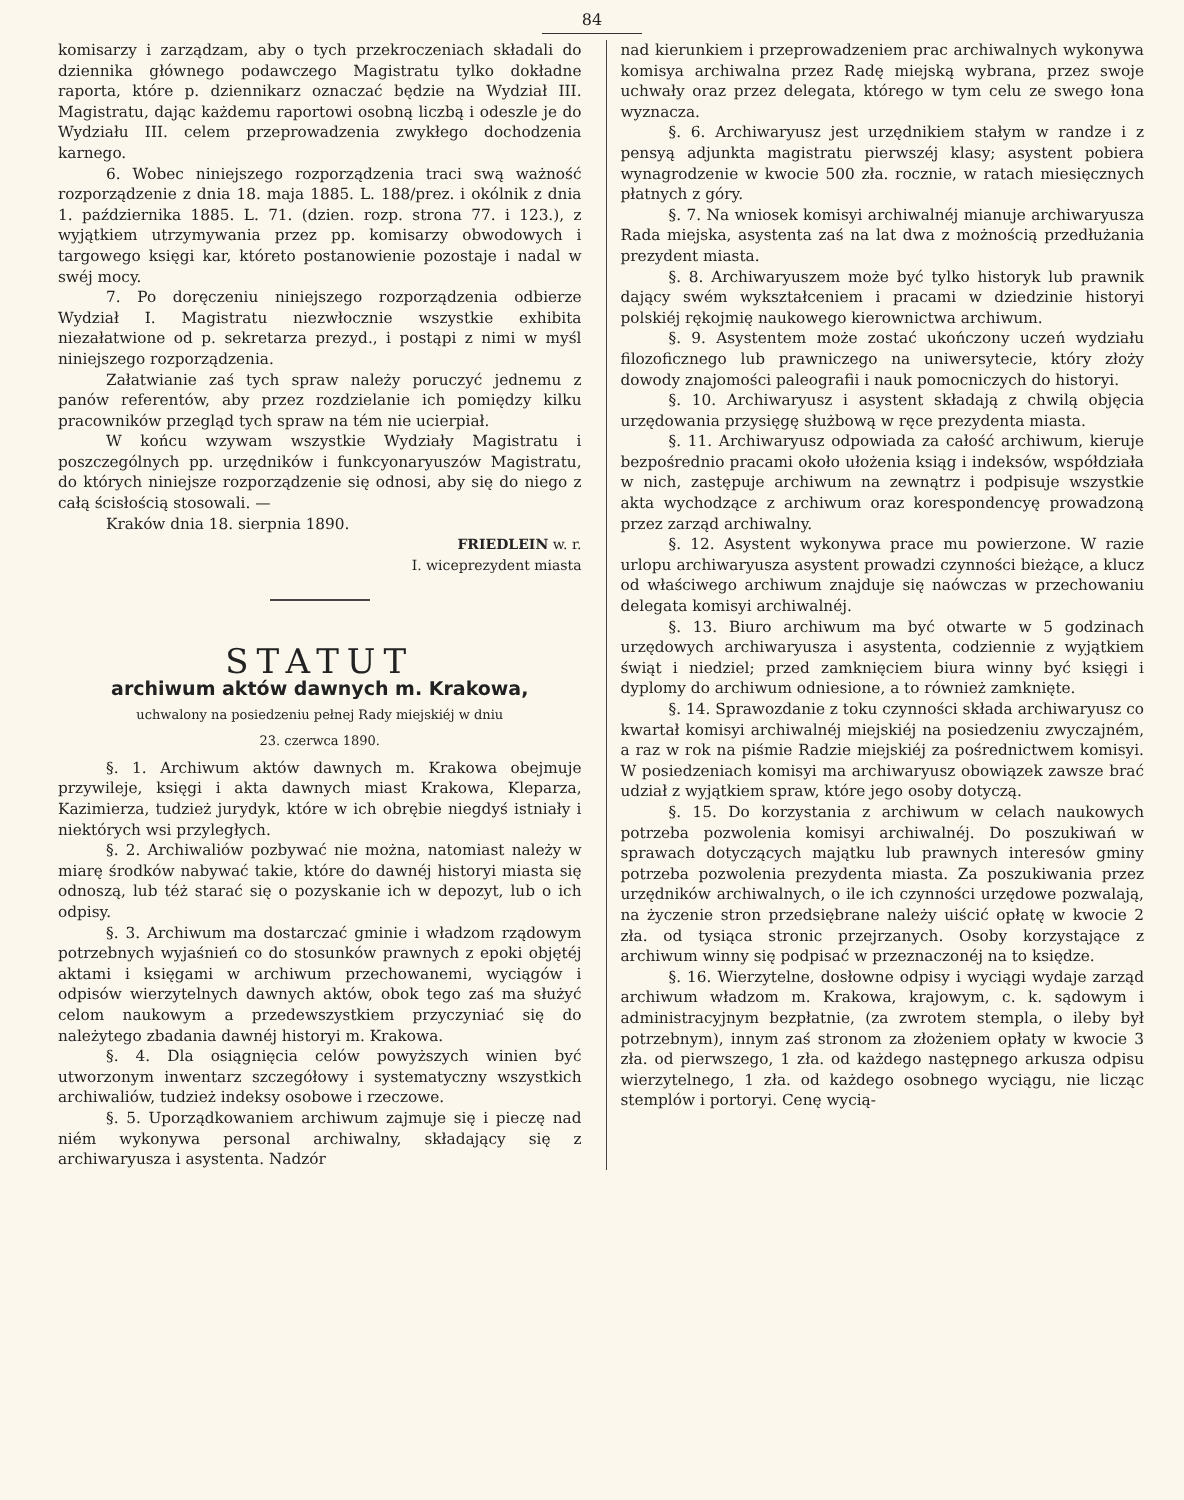84
komisarzy i zarządzam, aby o tych przekroczeniach składali do dziennika głównego podawczego Magistratu tylko dokładne raporta, które p. dziennikarz oznaczać będzie na Wydział III. Magistratu, dając każdemu raportowi osobną liczbą i odeszle je do Wydziału III. celem przeprowadzenia zwykłego dochodzenia karnego.
6. Wobec niniejszego rozporządzenia traci swą ważność rozporządzenie z dnia 18. maja 1885. L. 188/prez. i okólnik z dnia 1. października 1885. L. 71. (dzien. rozp. strona 77. i 123.), z wyjątkiem utrzymywania przez pp. komisarzy obwodowych i targowego księgi kar, któreto postanowienie pozostaje i nadal w swéj mocy.
7. Po doręczeniu niniejszego rozporządzenia odbierze Wydział I. Magistratu niezwłocznie wszystkie exhibita niezałatwione od p. sekretarza prezyd., i postąpi z nimi w myśl niniejszego rozporządzenia.
Załatwianie zaś tych spraw należy poruczyć jednemu z panów referentów, aby przez rozdzielanie ich pomiędzy kilku pracowników przegląd tych spraw na tém nie ucierpiał.
W końcu wzywam wszystkie Wydziały Magistratu i poszczególnych pp. urzędników i funkcyonaryuszów Magistratu, do których niniejsze rozporządzenie się odnosi, aby się do niego z całą ścisłością stosowali. —
Kraków dnia 18. sierpnia 1890.
FRIEDLEIN w. r.
I. wiceprezydent miasta
STATUT
archiwum aktów dawnych m. Krakowa,
uchwalony na posiedzeniu pełnej Rady miejskiéj w dniu
23. czerwca 1890.
§. 1. Archiwum aktów dawnych m. Krakowa obejmuje przywileje, księgi i akta dawnych miast Krakowa, Kleparza, Kazimierza, tudzież jurydyk, które w ich obrębie niegdyś istniały i niektórych wsi przyległych.
§. 2. Archiwaliów pozbywać nie można, natomiast należy w miarę środków nabywać takie, które do dawnéj historyi miasta się odnoszą, lub téż starać się o pozyskanie ich w depozyt, lub o ich odpisy.
§. 3. Archiwum ma dostarczać gminie i władzom rządowym potrzebnych wyjaśnień co do stosunków prawnych z epoki objętéj aktami i księgami w archiwum przechowanemi, wyciągów i odpisów wierzytelnych dawnych aktów, obok tego zaś ma służyć celom naukowym a przedewszystkiem przyczyniać się do należytego zbadania dawnéj historyi m. Krakowa.
§. 4. Dla osiągnięcia celów powyższych winien być utworzonym inwentarz szczegółowy i systematyczny wszystkich archiwaliów, tudzież indeksy osobowe i rzeczowe.
§. 5. Uporządkowaniem archiwum zajmuje się i pieczę nad niém wykonywa personal archiwalny, składający się z archiwaryusza i asystenta. Nadzór
nad kierunkiem i przeprowadzeniem prac archiwalnych wykonywa komisya archiwalna przez Radę miejską wybrana, przez swoje uchwały oraz przez delegata, którego w tym celu ze swego łona wyznacza.
§. 6. Archiwaryusz jest urzędnikiem stałym w randze i z pensyą adjunkta magistratu pierwszéj klasy; asystent pobiera wynagrodzenie w kwocie 500 zła. rocznie, w ratach miesięcznych płatnych z góry.
§. 7. Na wniosek komisyi archiwalnéj mianuje archiwaryusza Rada miejska, asystenta zaś na lat dwa z możnością przedłużania prezydent miasta.
§. 8. Archiwaryuszem może być tylko historyk lub prawnik dający swém wykształceniem i pracami w dziedzinie historyi polskiéj rękojmię naukowego kierownictwa archiwum.
§. 9. Asystentem może zostać ukończony uczeń wydziału filozoficznego lub prawniczego na uniwersytecie, który złoży dowody znajomości paleografii i nauk pomocniczych do historyi.
§. 10. Archiwaryusz i asystent składają z chwilą objęcia urzędowania przysięgę służbową w ręce prezydenta miasta.
§. 11. Archiwaryusz odpowiada za całość archiwum, kieruje bezpośrednio pracami około ułożenia ksiąg i indeksów, współdziała w nich, zastępuje archiwum na zewnątrz i podpisuje wszystkie akta wychodzące z archiwum oraz korespondencyę prowadzoną przez zarząd archiwalny.
§. 12. Asystent wykonywa prace mu powierzone. W razie urlopu archiwaryusza asystent prowadzi czynności bieżące, a klucz od właściwego archiwum znajduje się naówczas w przechowaniu delegata komisyi archiwalnéj.
§. 13. Biuro archiwum ma być otwarte w 5 godzinach urzędowych archiwaryusza i asystenta, codziennie z wyjątkiem świąt i niedziel; przed zamknięciem biura winny być księgi i dyplomy do archiwum odniesione, a to również zamknięte.
§. 14. Sprawozdanie z toku czynności składa archiwaryusz co kwartał komisyi archiwalnéj miejskiéj na posiedzeniu zwyczajném, a raz w rok na piśmie Radzie miejskiéj za pośrednictwem komisyi. W posiedzeniach komisyi ma archiwaryusz obowiązek zawsze brać udział z wyjątkiem spraw, które jego osoby dotyczą.
§. 15. Do korzystania z archiwum w celach naukowych potrzeba pozwolenia komisyi archiwalnéj. Do poszukiwań w sprawach dotyczących majątku lub prawnych interesów gminy potrzeba pozwolenia prezydenta miasta. Za poszukiwania przez urzędników archiwalnych, o ile ich czynności urzędowe pozwalają, na życzenie stron przedsiębrane należy uiścić opłatę w kwocie 2 zła. od tysiąca stronic przejrzanych. Osoby korzystające z archiwum winny się podpisać w przeznaczonéj na to księdze.
§. 16. Wierzytelne, dosłowne odpisy i wyciągi wydaje zarząd archiwum władzom m. Krakowa, krajowym, c. k. sądowym i administracyjnym bezpłatnie, (za zwrotem stempla, o ileby był potrzebnym), innym zaś stronom za złożeniem opłaty w kwocie 3 zła. od pierwszego, 1 zła. od każdego następnego arkusza odpisu wierzytelnego, 1 zła. od każdego osobnego wyciągu, nie licząc stemplów i portoryi. Cenę wycią-